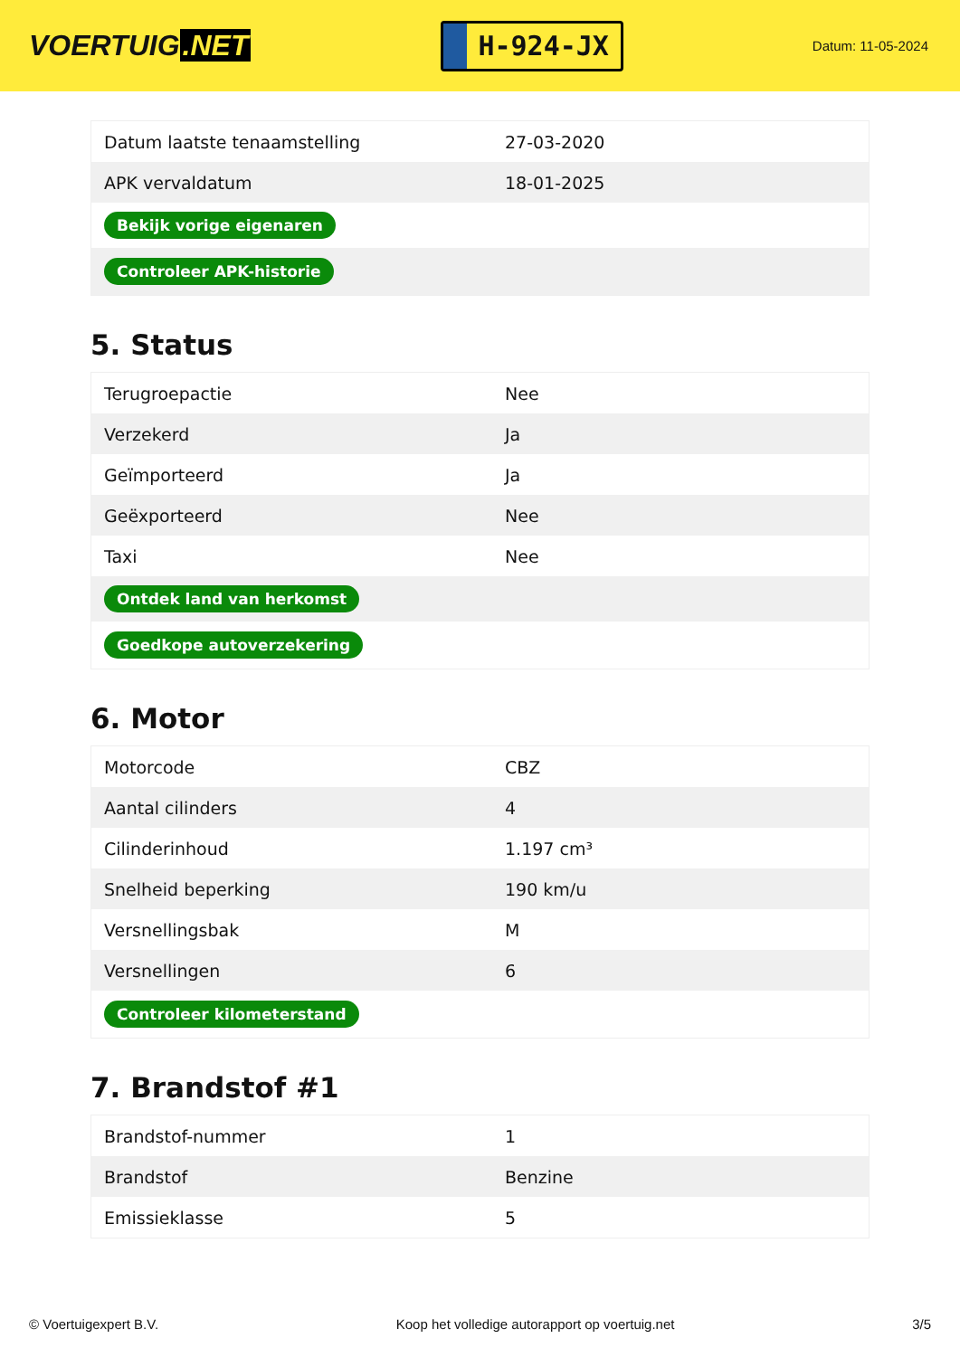VOERTUIG.NET
H-924-JX
Datum: 11-05-2024
| Datum laatste tenaamstelling | 27-03-2020 |
| APK vervaldatum | 18-01-2025 |
| Bekijk vorige eigenaren | |
| Controleer APK-historie | |
5. Status
| Terugroepactie | Nee |
| Verzekerd | Ja |
| Geïmporteerd | Ja |
| Geëxporteerd | Nee |
| Taxi | Nee |
| Ontdek land van herkomst | |
| Goedkope autoverzekering | |
6. Motor
| Motorcode | CBZ |
| Aantal cilinders | 4 |
| Cilinderinhoud | 1.197 cm³ |
| Snelheid beperking | 190 km/u |
| Versnellingsbak | M |
| Versnellingen | 6 |
| Controleer kilometerstand | |
7. Brandstof #1
| Brandstof-nummer | 1 |
| Brandstof | Benzine |
| Emissieklasse | 5 |
© Voertuigexpert B.V. Koop het volledige autorapport op voertuig.net 3/5